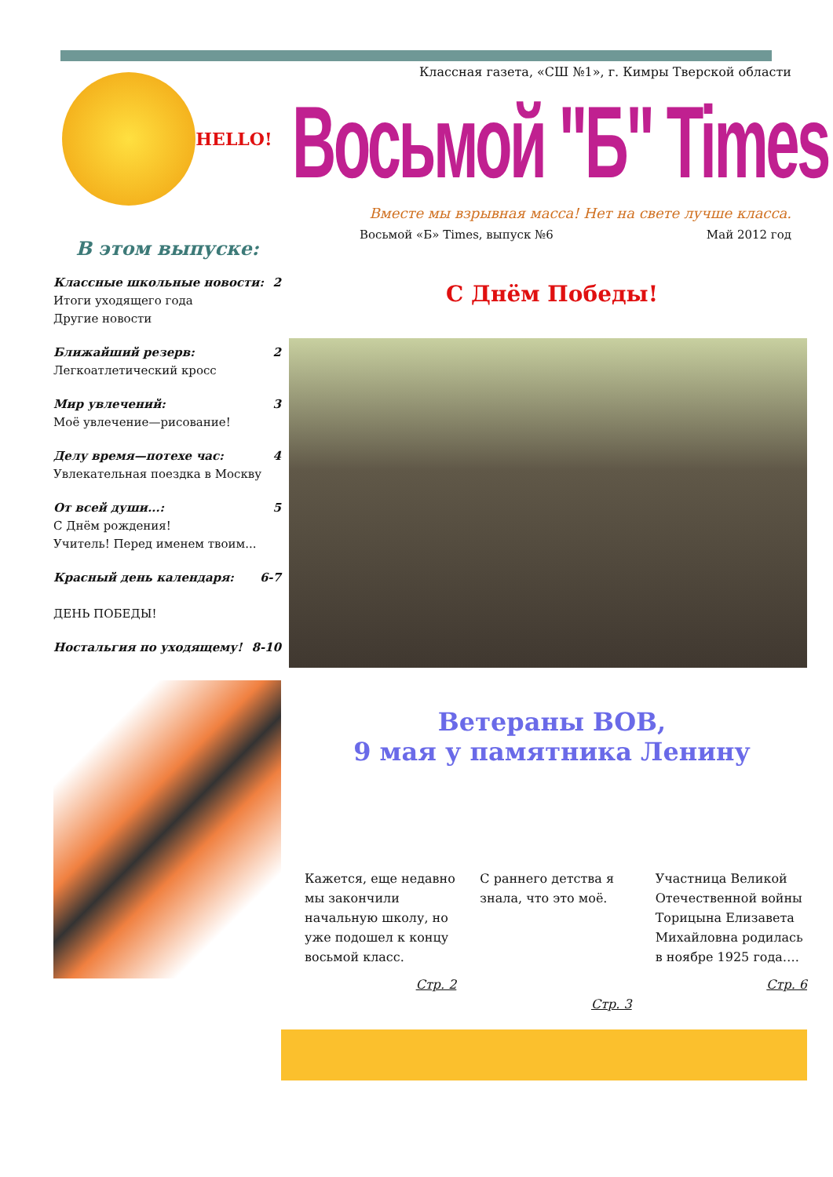HELLO!
В этом выпуске:
Классные школьные новости:
Итоги уходящего года
Другие новости 2
Ближайший резерв:
Легкоатлетический кросс 2
Мир увлечений:
Моё увлечение—рисование! 3
Делу время—потехе час:
Увлекательная поездка в Москву 4
От всей души...:
С Днём рождения!
Учитель! Перед именем твоим... 5
Красный день календаря:
ДЕНЬ ПОБЕДЫ! 6-7
Ностальгия по уходящему! 8-10
Классная газета, «СШ №1», г. Кимры Тверской области
Восьмой "Б" Times
Вместе мы взрывная масса! Нет на свете лучше класса.
Восьмой «Б» Times, выпуск №6 Май 2012 год
С Днём Победы!
Ветераны ВОВ,
9 мая у памятника Ленину
Кажется, еще недавно мы закончили начальную школу, но уже подошел к концу восьмой класс.
Стр. 2
С раннего детства я знала, что это моё.
Стр. 3
Участница Великой Отечественной войны Торицына Елизавета Михайловна родилась в ноябре 1925 года….
Стр. 6